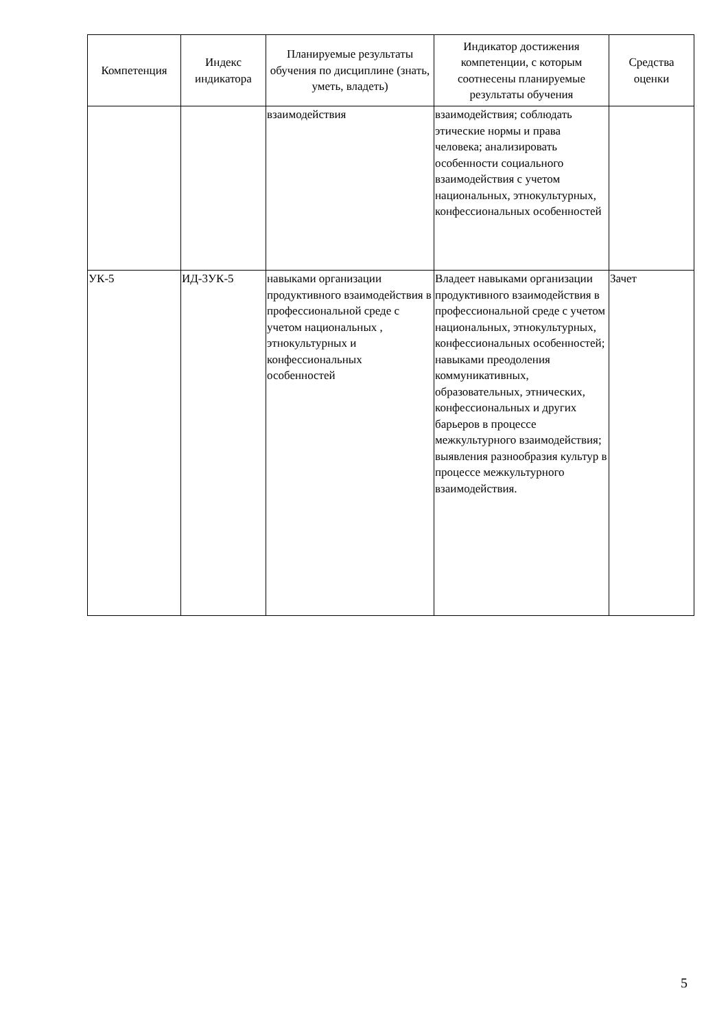| Компетенция | Индекс индикатора | Планируемые результаты обучения по дисциплине (знать, уметь, владеть) | Индикатор достижения компетенции, с которым соотнесены планируемые результаты обучения | Средства оценки |
| --- | --- | --- | --- | --- |
| | | взаимодействия | взаимодействия; соблюдать этические нормы и права человека; анализировать особенности социального взаимодействия с учетом национальных, этнокультурных, конфессиональных особенностей | |
| УК-5 | ИД-3УК-5 | навыками организации продуктивного взаимодействия в профессиональной среде с учетом национальных , этнокультурных и конфессиональных особенностей | Владеет навыками организации продуктивного взаимодействия в профессиональной среде с учетом национальных, этнокультурных, конфессиональных особенностей; навыками преодоления коммуникативных, образовательных, этнических, конфессиональных и других барьеров в процессе межкультурного взаимодействия; выявления разнообразия культур в процессе межкультурного взаимодействия. | Зачет |
5